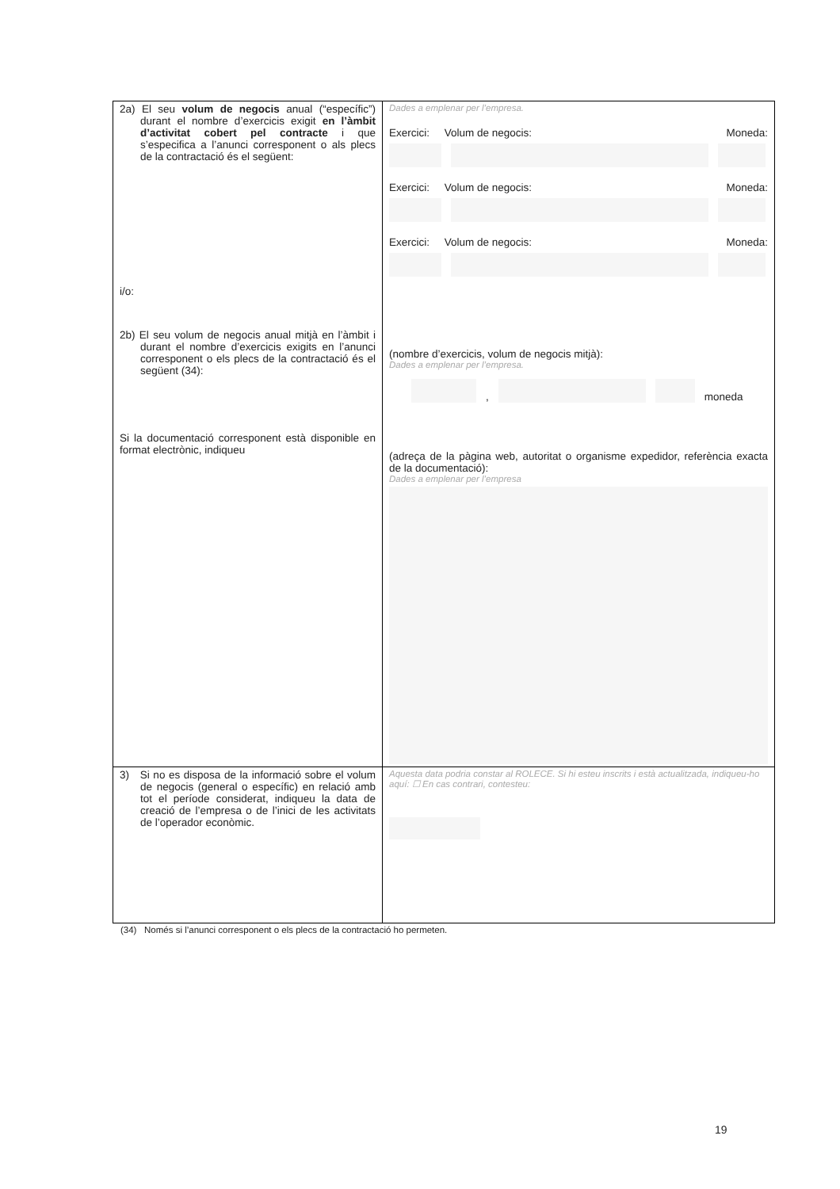| 2a) El seu volum de negocis anual (“específic”) durant el nombre d’exercicis exigit en l’àmbit d’activitat cobert pel contracte i que s’especifica a l’anunci corresponent o als plecs de la contractació és el següent: i/o: 2b) El seu volum de negocis anual mitjà en l’àmbit i durant el nombre d’exercicis exigits en l’anunci corresponent o els plecs de la contractació és el següent (34): Si la documentació corresponent està disponible en format electrònic, indiqueu | Dades a emplenar per l’empresa. Exercici: Volum de negocis: Moneda: Exercici: Volum de negocis: Moneda: Exercici: Volum de negocis: Moneda: (nombre d’exercicis, volum de negocis mitjà): Dades a emplenar per l’empresa. , moneda (adreça de la pàgina web, autoritat o organisme expedidor, referència exacta de la documentació): Dades a emplenar per l’empresa |
| 3) Si no es disposa de la informació sobre el volum de negocis (general o específic) en relació amb tot el període considerat, indiqueu la data de creació de l’empresa o de l’inici de les activitats de l’operador econòmic. | Aquesta data podria constar al ROLECE. Si hi esteu inscrits i està actualitzada, indiqueu-ho aquí: ☐ En cas contrari, contesteu: |
(34) Només si l’anunci corresponent o els plecs de la contractació ho permeten.
19